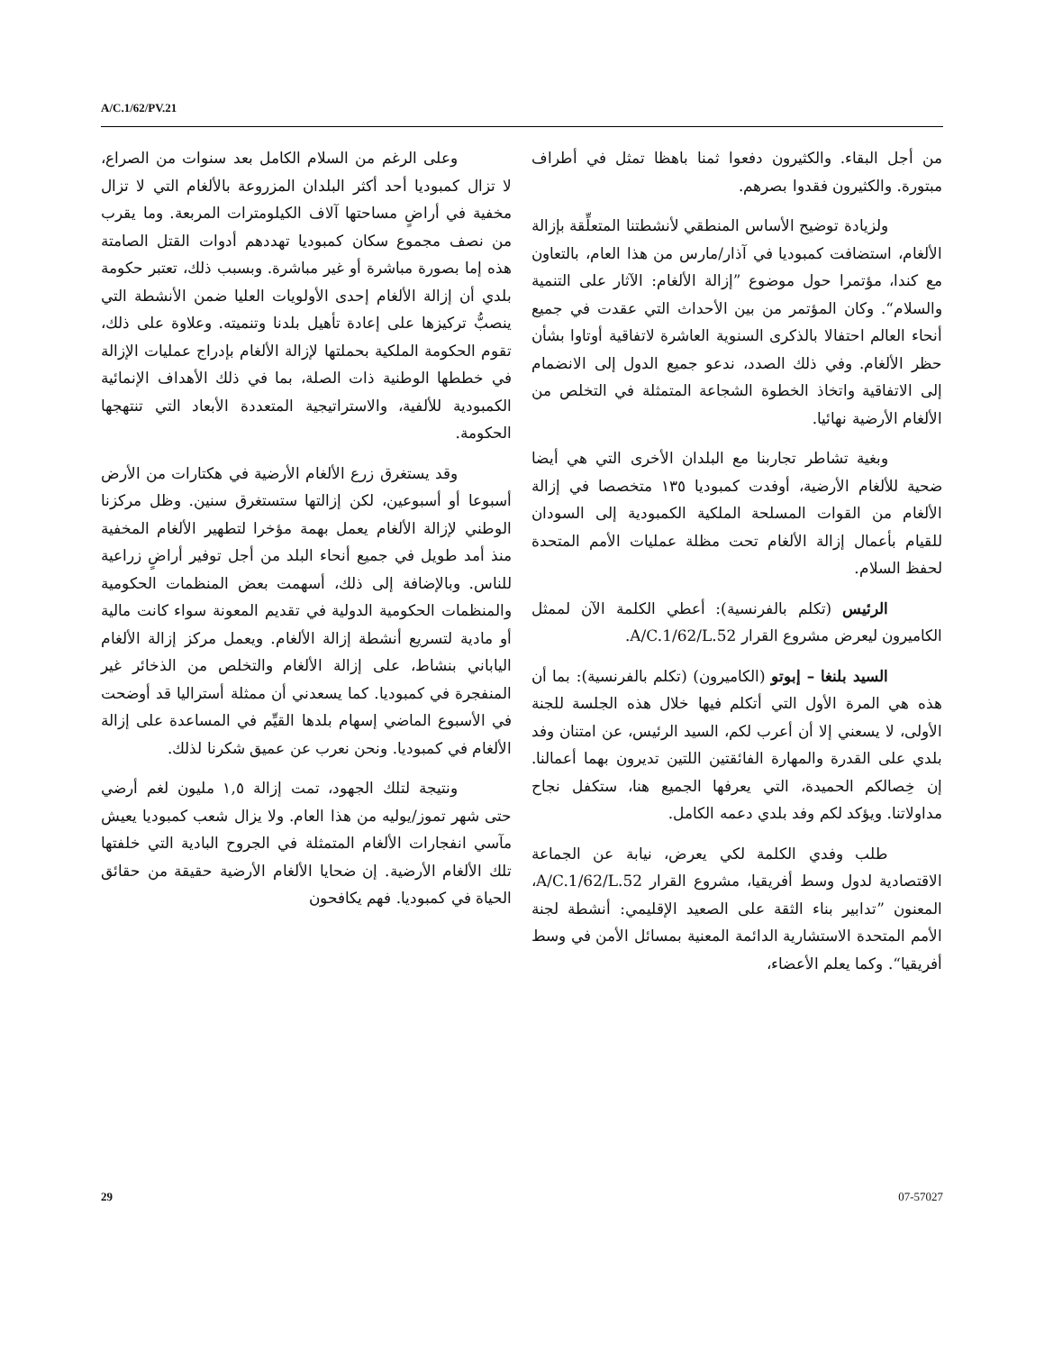A/C.1/62/PV.21
وعلى الرغم من السلام الكامل بعد سنوات من الصراع، لا تزال كمبوديا أحد أكثر البلدان المزروعة بالألغام التي لا تزال مخفية في أراضٍ مساحتها آلاف الكيلومترات المربعة. وما يقرب من نصف مجموع سكان كمبوديا تهددهم أدوات القتل الصامتة هذه إما بصورة مباشرة أو غير مباشرة. وبسبب ذلك، تعتبر حكومة بلدي أن إزالة الألغام إحدى الأولويات العليا ضمن الأنشطة التي ينصبُّ تركيزها على إعادة تأهيل بلدنا وتنميته. وعلاوة على ذلك، تقوم الحكومة الملكية بحملتها لإزالة الألغام بإدراج عمليات الإزالة في خططها الوطنية ذات الصلة، بما في ذلك الأهداف الإنمائية الكمبودية للألفية، والاستراتيجية المتعددة الأبعاد التي تنتهجها الحكومة.
وقد يستغرق زرع الألغام الأرضية في هكتارات من الأرض أسبوعا أو أسبوعين، لكن إزالتها ستستغرق سنين. وظل مركزنا الوطني لإزالة الألغام يعمل بهمة مؤخرا لتطهير الألغام المخفية منذ أمد طويل في جميع أنحاء البلد من أجل توفير أراضٍ زراعية للناس. وبالإضافة إلى ذلك، أسهمت بعض المنظمات الحكومية والمنظمات الحكومية الدولية في تقديم المعونة سواء كانت مالية أو مادية لتسريع أنشطة إزالة الألغام. ويعمل مركز إزالة الألغام الياباني بنشاط، على إزالة الألغام والتخلص من الذخائر غير المنفجرة في كمبوديا. كما يسعدني أن ممثلة أستراليا قد أوضحت في الأسبوع الماضي إسهام بلدها القيِّم في المساعدة على إزالة الألغام في كمبوديا. ونحن نعرب عن عميق شكرنا لذلك.
ونتيجة لتلك الجهود، تمت إزالة ١,٥ مليون لغم أرضي حتى شهر تموز/يوليه من هذا العام. ولا يزال شعب كمبوديا يعيش مآسي انفجارات الألغام المتمثلة في الجروح البادية التي خلفتها تلك الألغام الأرضية. إن ضحايا الألغام الأرضية حقيقة من حقائق الحياة في كمبوديا. فهم يكافحون
من أجل البقاء. والكثيرون دفعوا ثمنا باهظا تمثل في أطراف مبتورة. والكثيرون فقدوا بصرهم.
ولزيادة توضيح الأساس المنطقي لأنشطتنا المتعلِّقة بإزالة الألغام، استضافت كمبوديا في آذار/مارس من هذا العام، بالتعاون مع كندا، مؤتمرا حول موضوع ”إزالة الألغام: الآثار على التنمية والسلام“. وكان المؤتمر من بين الأحداث التي عقدت في جميع أنحاء العالم احتفالا بالذكرى السنوية العاشرة لاتفاقية أوتاوا بشأن حظر الألغام. وفي ذلك الصدد، ندعو جميع الدول إلى الانضمام إلى الاتفاقية واتخاذ الخطوة الشجاعة المتمثلة في التخلص من الألغام الأرضية نهائيا.
وبغية تشاطر تجاربنا مع البلدان الأخرى التي هي أيضا ضحية للألغام الأرضية، أوفدت كمبوديا ١٣٥ متخصصا في إزالة الألغام من القوات المسلحة الملكية الكمبودية إلى السودان للقيام بأعمال إزالة الألغام تحت مظلة عمليات الأمم المتحدة لحفظ السلام.
الرئيس (تكلم بالفرنسية): أعطي الكلمة الآن لممثل الكاميرون ليعرض مشروع القرار A/C.1/62/L.52.
السيد بلنغا – إبوتو (الكاميرون) (تكلم بالفرنسية): بما أن هذه هي المرة الأول التي أتكلم فيها خلال هذه الجلسة للجنة الأولى، لا يسعني إلا أن أعرب لكم، السيد الرئيس، عن امتنان وفد بلدي على القدرة والمهارة الفائقتين اللتين تديرون بهما أعمالنا. إن خِصالكم الحميدة، التي يعرفها الجميع هنا، ستكفل نجاح مداولاتنا. ويؤكد لكم وفد بلدي دعمه الكامل.
طلب وفدي الكلمة لكي يعرض، نيابة عن الجماعة الاقتصادية لدول وسط أفريقيا، مشروع القرار A/C.1/62/L.52، المعنون ”تدابير بناء الثقة على الصعيد الإقليمي: أنشطة لجنة الأمم المتحدة الاستشارية الدائمة المعنية بمسائل الأمن في وسط أفريقيا“. وكما يعلم الأعضاء،
29 07-57027